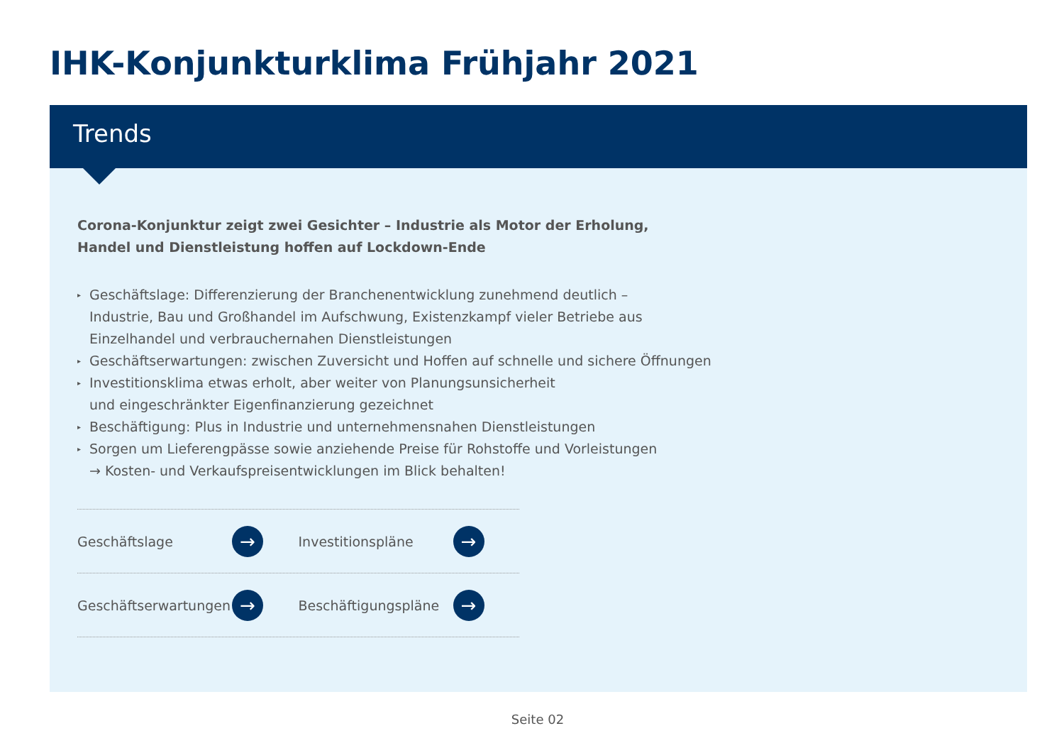IHK-Konjunkturklima Frühjahr 2021
Trends
Corona-Konjunktur zeigt zwei Gesichter – Industrie als Motor der Erholung,
Handel und Dienstleistung hoffen auf Lockdown-Ende
▸ Geschäftslage: Differenzierung der Branchenentwicklung zunehmend deutlich –
Industrie, Bau und Großhandel im Aufschwung, Existenzkampf vieler Betriebe aus
Einzelhandel und verbrauchernahen Dienstleistungen
▸ Geschäftserwartungen: zwischen Zuversicht und Hoffen auf schnelle und sichere Öffnungen
▸ Investitionsklima etwas erholt, aber weiter von Planungsunsicherheit
und eingeschränkter Eigenfinanzierung gezeichnet
▸ Beschäftigung: Plus in Industrie und unternehmensnahen Dienstleistungen
▸ Sorgen um Lieferengpässe sowie anziehende Preise für Rohstoffe und Vorleistungen
→ Kosten- und Verkaufspreisentwicklungen im Blick behalten!
Geschäftslage
→
Investitionspläne
→
Geschäftserwartungen
→
Beschäftigungspläne
→
Seite 02